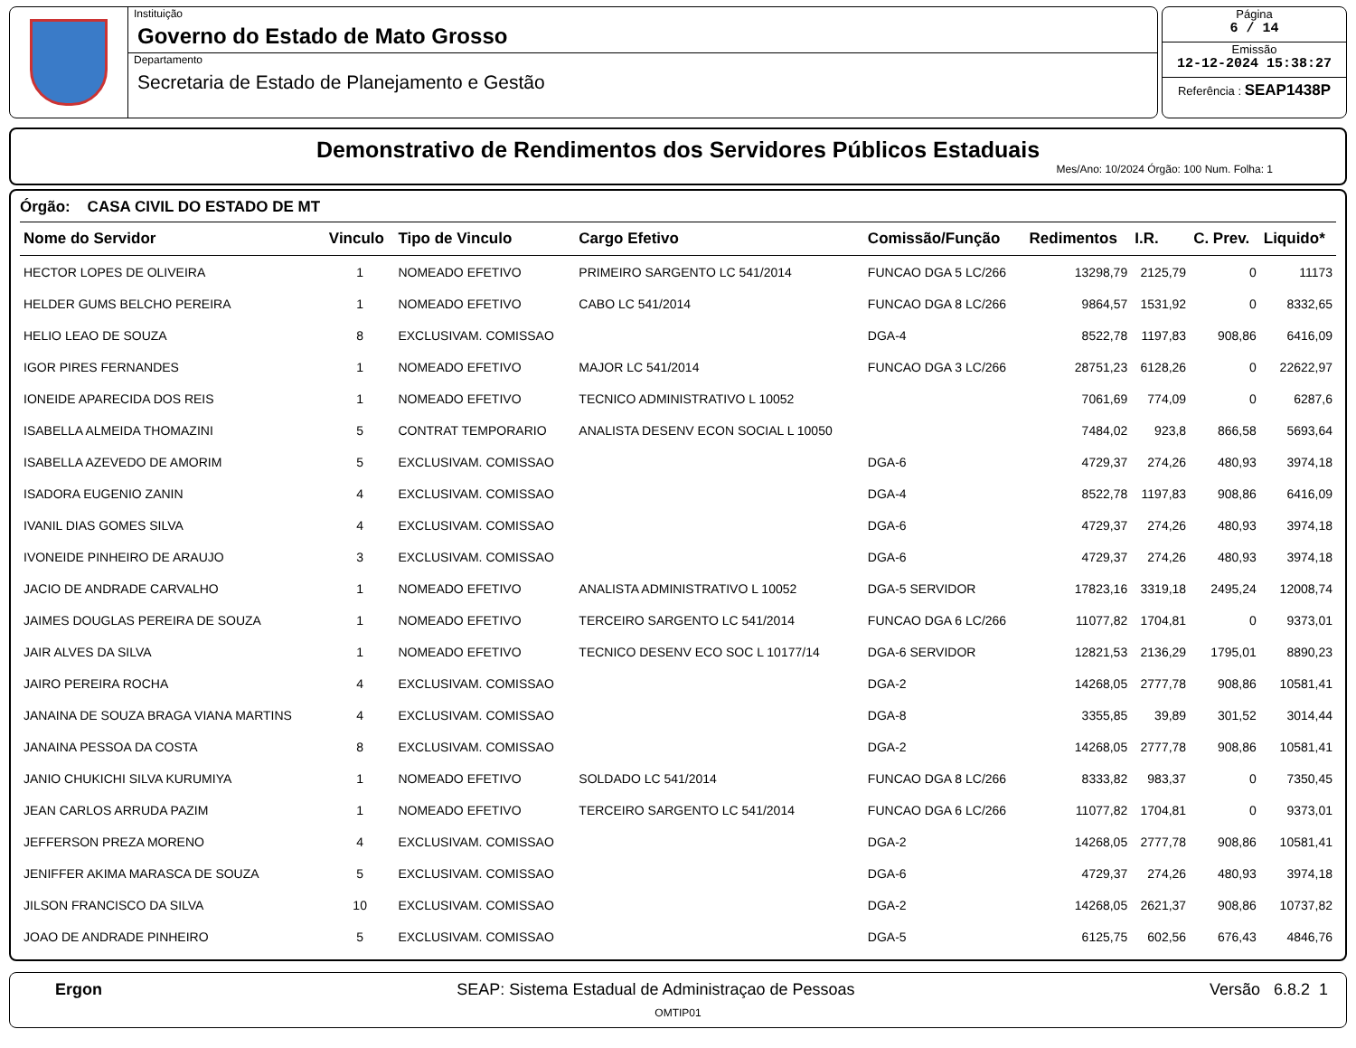Instituição
Governo do Estado de Mato Grosso
Departamento
Secretaria de Estado de Planejamento e Gestão
Página
6 / 14
Emissão
12-12-2024 15:38:27
Referência : SEAP1438P
Demonstrativo de Rendimentos dos Servidores Públicos Estaduais
Mes/Ano: 10/2024 Órgão: 100 Num. Folha: 1
Órgão: CASA CIVIL DO ESTADO DE MT
| Nome do Servidor | Vinculo | Tipo de Vinculo | Cargo Efetivo | Comissão/Função | Redimentos | I.R. | C. Prev. | Liquido* |
| --- | --- | --- | --- | --- | --- | --- | --- | --- |
| HECTOR LOPES DE OLIVEIRA | 1 | NOMEADO EFETIVO | PRIMEIRO SARGENTO LC 541/2014 | FUNCAO DGA 5 LC/266 | 13298,79 | 2125,79 | 0 | 11173 |
| HELDER GUMS BELCHO PEREIRA | 1 | NOMEADO EFETIVO | CABO LC 541/2014 | FUNCAO DGA 8 LC/266 | 9864,57 | 1531,92 | 0 | 8332,65 |
| HELIO LEAO DE SOUZA | 8 | EXCLUSIVAM. COMISSAO | | DGA-4 | 8522,78 | 1197,83 | 908,86 | 6416,09 |
| IGOR PIRES FERNANDES | 1 | NOMEADO EFETIVO | MAJOR LC 541/2014 | FUNCAO DGA 3 LC/266 | 28751,23 | 6128,26 | 0 | 22622,97 |
| IONEIDE APARECIDA DOS REIS | 1 | NOMEADO EFETIVO | TECNICO ADMINISTRATIVO L 10052 | | 7061,69 | 774,09 | 0 | 6287,6 |
| ISABELLA ALMEIDA THOMAZINI | 5 | CONTRAT TEMPORARIO | ANALISTA DESENV ECON SOCIAL L 10050 | | 7484,02 | 923,8 | 866,58 | 5693,64 |
| ISABELLA AZEVEDO DE AMORIM | 5 | EXCLUSIVAM. COMISSAO | | DGA-6 | 4729,37 | 274,26 | 480,93 | 3974,18 |
| ISADORA EUGENIO ZANIN | 4 | EXCLUSIVAM. COMISSAO | | DGA-4 | 8522,78 | 1197,83 | 908,86 | 6416,09 |
| IVANIL DIAS GOMES SILVA | 4 | EXCLUSIVAM. COMISSAO | | DGA-6 | 4729,37 | 274,26 | 480,93 | 3974,18 |
| IVONEIDE PINHEIRO DE ARAUJO | 3 | EXCLUSIVAM. COMISSAO | | DGA-6 | 4729,37 | 274,26 | 480,93 | 3974,18 |
| JACIO DE ANDRADE CARVALHO | 1 | NOMEADO EFETIVO | ANALISTA ADMINISTRATIVO L 10052 | DGA-5 SERVIDOR | 17823,16 | 3319,18 | 2495,24 | 12008,74 |
| JAIMES DOUGLAS PEREIRA DE SOUZA | 1 | NOMEADO EFETIVO | TERCEIRO SARGENTO LC 541/2014 | FUNCAO DGA 6 LC/266 | 11077,82 | 1704,81 | 0 | 9373,01 |
| JAIR ALVES DA SILVA | 1 | NOMEADO EFETIVO | TECNICO DESENV ECO SOC L 10177/14 | DGA-6 SERVIDOR | 12821,53 | 2136,29 | 1795,01 | 8890,23 |
| JAIRO PEREIRA ROCHA | 4 | EXCLUSIVAM. COMISSAO | | DGA-2 | 14268,05 | 2777,78 | 908,86 | 10581,41 |
| JANAINA DE SOUZA BRAGA VIANA MARTINS | 4 | EXCLUSIVAM. COMISSAO | | DGA-8 | 3355,85 | 39,89 | 301,52 | 3014,44 |
| JANAINA PESSOA DA COSTA | 8 | EXCLUSIVAM. COMISSAO | | DGA-2 | 14268,05 | 2777,78 | 908,86 | 10581,41 |
| JANIO CHUKICHI SILVA KURUMIYA | 1 | NOMEADO EFETIVO | SOLDADO LC 541/2014 | FUNCAO DGA 8 LC/266 | 8333,82 | 983,37 | 0 | 7350,45 |
| JEAN CARLOS ARRUDA PAZIM | 1 | NOMEADO EFETIVO | TERCEIRO SARGENTO LC 541/2014 | FUNCAO DGA 6 LC/266 | 11077,82 | 1704,81 | 0 | 9373,01 |
| JEFFERSON PREZA MORENO | 4 | EXCLUSIVAM. COMISSAO | | DGA-2 | 14268,05 | 2777,78 | 908,86 | 10581,41 |
| JENIFFER AKIMA MARASCA DE SOUZA | 5 | EXCLUSIVAM. COMISSAO | | DGA-6 | 4729,37 | 274,26 | 480,93 | 3974,18 |
| JILSON FRANCISCO DA SILVA | 10 | EXCLUSIVAM. COMISSAO | | DGA-2 | 14268,05 | 2621,37 | 908,86 | 10737,82 |
| JOAO DE ANDRADE PINHEIRO | 5 | EXCLUSIVAM. COMISSAO | | DGA-5 | 6125,75 | 602,56 | 676,43 | 4846,76 |
Ergon SEAP: Sistema Estadual de Administraçao de Pessoas Versão 6.8.2 1
OMTIP01